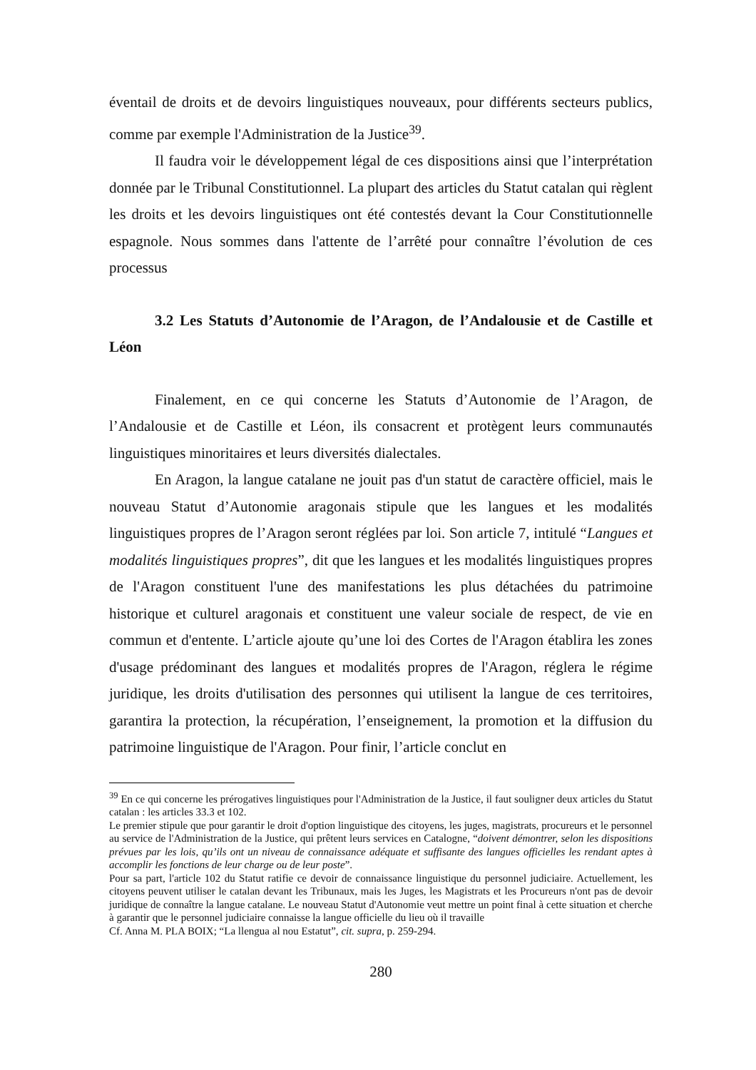éventail de droits et de devoirs linguistiques nouveaux, pour différents secteurs publics, comme par exemple l'Administration de la Justice<sup>39</sup>.
Il faudra voir le développement légal de ces dispositions ainsi que l’interprétation donnée par le Tribunal Constitutionnel. La plupart des articles du Statut catalan qui règlent les droits et les devoirs linguistiques ont été contestés devant la Cour Constitutionnelle espagnole. Nous sommes dans l'attente de l’arrêté pour connaître l’évolution de ces processus
3.2 Les Statuts d’Autonomie de l’Aragon, de l’Andalousie et de Castille et Léon
Finalement, en ce qui concerne les Statuts d’Autonomie de l’Aragon, de l’Andalousie et de Castille et Léon, ils consacrent et protègent leurs communautés linguistiques minoritaires et leurs diversités dialectales.
En Aragon, la langue catalane ne jouit pas d'un statut de caractère officiel, mais le nouveau Statut d’Autonomie aragonais stipule que les langues et les modalités linguistiques propres de l’Aragon seront réglées par loi. Son article 7, intitulé “Langues et modalités linguistiques propres”, dit que les langues et les modalités linguistiques propres de l'Aragon constituent l'une des manifestations les plus détachées du patrimoine historique et culturel aragonais et constituent une valeur sociale de respect, de vie en commun et d'entente. L’article ajoute qu’une loi des Cortes de l'Aragon établira les zones d'usage prédominant des langues et modalités propres de l'Aragon, réglera le régime juridique, les droits d'utilisation des personnes qui utilisent la langue de ces territoires, garantira la protection, la récupération, l’enseignement, la promotion et la diffusion du patrimoine linguistique de l'Aragon. Pour finir, l’article conclut en
<sup>39</sup> En ce qui concerne les prérogatives linguistiques pour l'Administration de la Justice, il faut souligner deux articles du Statut catalan : les articles 33.3 et 102.
Le premier stipule que pour garantir le droit d'option linguistique des citoyens, les juges, magistrats, procureurs et le personnel au service de l'Administration de la Justice, qui prêtent leurs services en Catalogne, “doivent démontrer, selon les dispositions prévues par les lois, qu’ils ont un niveau de connaissance adéquate et suffisante des langues officielles les rendant aptes à accomplir les fonctions de leur charge ou de leur poste”.
Pour sa part, l'article 102 du Statut ratifie ce devoir de connaissance linguistique du personnel judiciaire. Actuellement, les citoyens peuvent utiliser le catalan devant les Tribunaux, mais les Juges, les Magistrats et les Procureurs n'ont pas de devoir juridique de connaître la langue catalane. Le nouveau Statut d'Autonomie veut mettre un point final à cette situation et cherche à garantir que le personnel judiciaire connaisse la langue officielle du lieu où il travaille
Cf. Anna M. PLA BOIX; “La llengua al nou Estatut”, cit. supra, p. 259-294.
280